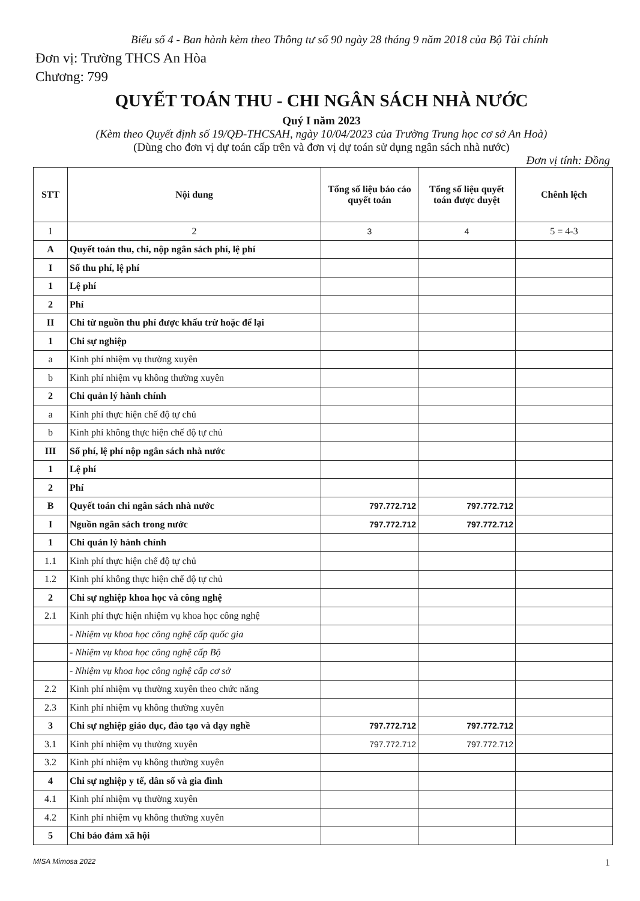Biểu số 4 - Ban hành kèm theo Thông tư số 90 ngày 28 tháng 9 năm 2018 của Bộ Tài chính
Đơn vị: Trường THCS An Hòa
Chương: 799
QUYẾT TOÁN THU - CHI NGÂN SÁCH NHÀ NƯỚC
Quý I năm 2023
(Kèm theo Quyết định số 19/QĐ-THCSAH, ngày 10/04/2023 của Trường Trung học cơ sở An Hoà)
(Dùng cho đơn vị dự toán cấp trên và đơn vị dự toán sử dụng ngân sách nhà nước)
Đơn vị tính: Đồng
| STT | Nội dung | Tổng số liệu báo cáo quyết toán | Tổng số liệu quyết toán được duyệt | Chênh lệch |
| --- | --- | --- | --- | --- |
| 1 | 2 | 3 | 4 | 5 = 4-3 |
| A | Quyết toán thu, chi, nộp ngân sách phí, lệ phí | | | |
| I | Số thu phí, lệ phí | | | |
| 1 | Lệ phí | | | |
| 2 | Phí | | | |
| II | Chi từ nguồn thu phí được khấu trừ hoặc để lại | | | |
| 1 | Chi sự nghiệp | | | |
| a | Kinh phí nhiệm vụ thường xuyên | | | |
| b | Kinh phí nhiệm vụ không thường xuyên | | | |
| 2 | Chi quản lý hành chính | | | |
| a | Kinh phí thực hiện chế độ tự chủ | | | |
| b | Kinh phí không thực hiện chế độ tự chủ | | | |
| III | Số phí, lệ phí nộp ngân sách nhà nước | | | |
| 1 | Lệ phí | | | |
| 2 | Phí | | | |
| B | Quyết toán chi ngân sách nhà nước | 797.772.712 | 797.772.712 | |
| I | Nguồn ngân sách trong nước | 797.772.712 | 797.772.712 | |
| 1 | Chi quản lý hành chính | | | |
| 1.1 | Kinh phí thực hiện chế độ tự chủ | | | |
| 1.2 | Kinh phí không thực hiện chế độ tự chủ | | | |
| 2 | Chi sự nghiệp khoa học và công nghệ | | | |
| 2.1 | Kinh phí thực hiện nhiệm vụ khoa học công nghệ | | | |
| | - Nhiệm vụ khoa học công nghệ cấp quốc gia | | | |
| | - Nhiệm vụ khoa học công nghệ cấp Bộ | | | |
| | - Nhiệm vụ khoa học công nghệ cấp cơ sở | | | |
| 2.2 | Kinh phí nhiệm vụ thường xuyên theo chức năng | | | |
| 2.3 | Kinh phí nhiệm vụ không thường xuyên | | | |
| 3 | Chi sự nghiệp giáo dục, đào tạo và dạy nghề | 797.772.712 | 797.772.712 | |
| 3.1 | Kinh phí nhiệm vụ thường xuyên | 797.772.712 | 797.772.712 | |
| 3.2 | Kinh phí nhiệm vụ không thường xuyên | | | |
| 4 | Chi sự nghiệp y tế, dân số và gia đình | | | |
| 4.1 | Kinh phí nhiệm vụ thường xuyên | | | |
| 4.2 | Kinh phí nhiệm vụ không thường xuyên | | | |
| 5 | Chi bảo đảm xã hội | | | |
MISA Mimosa 2022 1